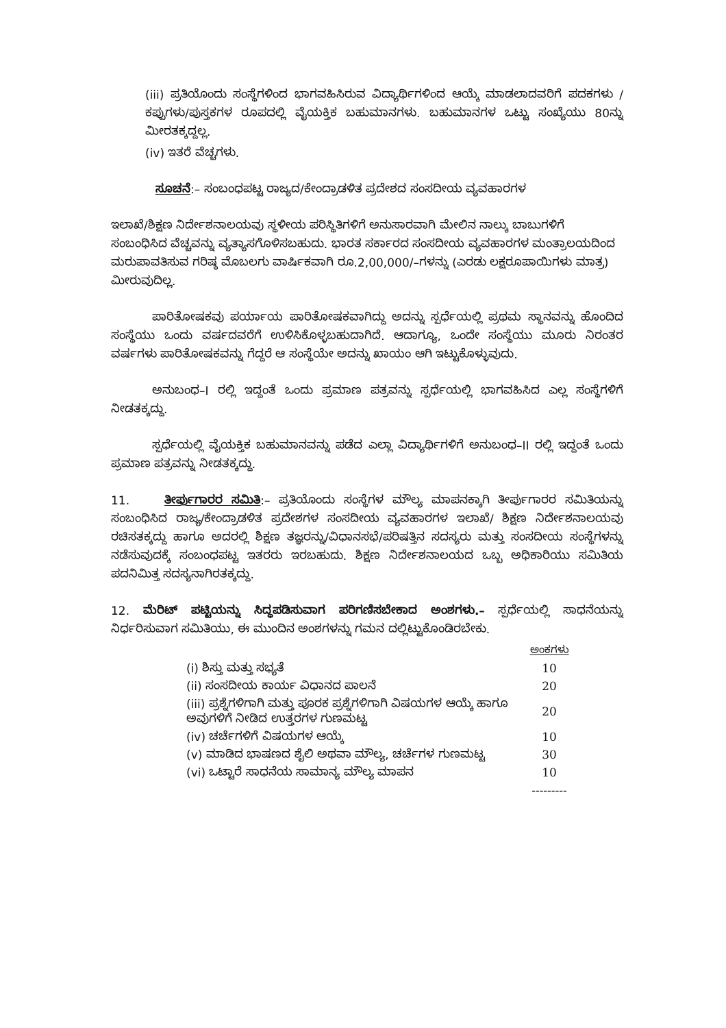(iii) ಪ್ರತಿಯೊಂದು ಸಂಸ್ಥೆಗಳಿಂದ ಭಾಗವಹಿಸಿರುವ ವಿದ್ಯಾರ್ಥಿಗಳಿಂದ ಆಯ್ಕೆ ಮಾಡಲಾದವರಿಗೆ ಪದಕಗಳು / ಕಪ್ಪುಗಳು/ಪುಸ್ತಕಗಳ ರೂಪದಲ್ಲಿ ವೈಯಕ್ತಿಕ ಬಹುಮಾನಗಳು. ಬಹುಮಾನಗಳ ಒಟ್ಟು ಸಂಖ್ಯೆಯು 80ನ್ನು ಮೀರತಕ್ಕದ್ದಲ್ಲ.
(iv) ಇತರೆ ವೆಚ್ಚಗಳು.
ಸೂಚನೆ:– ಸಂಬಂಧಪಟ್ಟ ರಾಜ್ಯದ/ಕೇಂದ್ರಾಡಳಿತ ಪ್ರದೇಶದ ಸಂಸದೀಯ ವ್ಯವಹಾರಗಳ
ಇಲಾಖೆ/ಶಿಕ್ಷಣ ನಿರ್ದೇಶನಾಲಯವು ಸ್ಥಳೀಯ ಪರಿಸ್ಥಿತಿಗಳಿಗೆ ಅನುಸಾರವಾಗಿ ಮೇಲಿನ ನಾಲ್ಕು ಬಾಬುಗಳಿಗೆ ಸಂಬಂಧಿಸಿದ ವೆಚ್ಚವನ್ನು ವ್ಯತ್ಯಾಸಗೊಳಿಸಬಹುದು. ಭಾರತ ಸರ್ಕಾರದ ಸಂಸದೀಯ ವ್ಯವಹಾರಗಳ ಮಂತ್ರಾಲಯದಿಂದ ಮರುಪಾವತಿಸುವ ಗರಿಷ್ಠ ಮೊಬಲಗು ವಾರ್ಷಿಕವಾಗಿ ರೂ.2,00,000/–ಗಳನ್ನು (ಎರಡು ಲಕ್ಷರೂಪಾಯಿಗಳು ಮಾತ್ರ) ಮೀರುವುದಿಲ್ಲ.
ಪಾರಿತೋಷಕವು ಪರ್ಯಾಯ ಪಾರಿತೋಷಕವಾಗಿದ್ದು ಅದನ್ನು ಸ್ಪರ್ಧೆಯಲ್ಲಿ ಪ್ರಥಮ ಸ್ಥಾನವನ್ನು ಹೊಂದಿದ ಸಂಸ್ಥೆಯು ಒಂದು ವರ್ಷದವರೆಗೆ ಉಳಿಸಿಕೊಳ್ಳಬಹುದಾಗಿದೆ. ಆದಾಗ್ಯೂ, ಒಂದೇ ಸಂಸ್ಥೆಯು ಮೂರು ನಿರಂತರ ವರ್ಷಗಳು ಪಾರಿತೋಷಕವನ್ನು ಗೆದ್ದರೆ ಆ ಸಂಸ್ಥೆಯೇ ಅದನ್ನು ಖಾಯಂ ಆಗಿ ಇಟ್ಟುಕೊಳ್ಳುವುದು.
ಅನುಬಂಧ–I ರಲ್ಲಿ ಇದ್ದಂತೆ ಒಂದು ಪ್ರಮಾಣ ಪತ್ರವನ್ನು ಸ್ಪರ್ಧೆಯಲ್ಲಿ ಭಾಗವಹಿಸಿದ ಎಲ್ಲ ಸಂಸ್ಥೆಗಳಿಗೆ ನೀಡತಕ್ಕದ್ದು.
ಸ್ಪರ್ಧೆಯಲ್ಲಿ ವೈಯಕ್ತಿಕ ಬಹುಮಾನವನ್ನು ಪಡೆದ ಎಲ್ಲಾ ವಿದ್ಯಾರ್ಥಿಗಳಿಗೆ ಅನುಬಂಧ–II ರಲ್ಲಿ ಇದ್ದಂತೆ ಒಂದು ಪ್ರಮಾಣ ಪತ್ರವನ್ನು ನೀಡತಕ್ಕದ್ದು.
11. ತೀರ್ಪುಗಾರರ ಸಮಿತಿ:– ಪ್ರತಿಯೊಂದು ಸಂಸ್ಥೆಗಳ ಮೌಲ್ಯ ಮಾಪನಕ್ಕಾಗಿ ತೀರ್ಪುಗಾರರ ಸಮಿತಿಯನ್ನು ಸಂಬಂಧಿಸಿದ ರಾಜ್ಯ/ಕೇಂದ್ರಾಡಳಿತ ಪ್ರದೇಶಗಳ ಸಂಸದೀಯ ವ್ಯವಹಾರಗಳ ಇಲಾಖೆ/ ಶಿಕ್ಷಣ ನಿರ್ದೇಶನಾಲಯವು ರಚಿಸತಕ್ಕದ್ದು ಹಾಗೂ ಅದರಲ್ಲಿ ಶಿಕ್ಷಣ ತಜ್ಞರನ್ನು/ವಿಧಾನಸಭೆ/ಪರಿಷತ್ತಿನ ಸದಸ್ಯರು ಮತ್ತು ಸಂಸದೀಯ ಸಂಸ್ಥೆಗಳನ್ನು ನಡೆಸುವುದಕ್ಕೆ ಸಂಬಂಧಪಟ್ಟ ಇತರರು ಇರಬಹುದು. ಶಿಕ್ಷಣ ನಿರ್ದೇಶನಾಲಯದ ಒಬ್ಬ ಅಧಿಕಾರಿಯು ಸಮಿತಿಯ ಪದನಿಮಿತ್ತ ಸದಸ್ಯನಾಗಿರತಕ್ಕದ್ದು.
12. ಮೆರಿಟ್ ಪಟ್ಟಿಯನ್ನು ಸಿದ್ಧಪಡಿಸುವಾಗ ಪರಿಗಣಿಸಬೇಕಾದ ಅಂಶಗಳು.– ಸ್ಪರ್ಧೆಯಲ್ಲಿ ಸಾಧನೆಯನ್ನು ನಿರ್ಧರಿಸುವಾಗ ಸಮಿತಿಯು, ಈ ಮುಂದಿನ ಅಂಶಗಳನ್ನು ಗಮನ ದಲ್ಲಿಟ್ಟುಕೊಂಡಿರಬೇಕು.
| | ಅಂಕಗಳು |
| (i) ಶಿಸ್ತು ಮತ್ತು ಸಭ್ಯತೆ | 10 |
| (ii) ಸಂಸದೀಯ ಕಾರ್ಯ ವಿಧಾನದ ಪಾಲನೆ | 20 |
| (iii) ಪ್ರಶ್ನೆಗಳಿಗಾಗಿ ಮತ್ತು ಪೂರಕ ಪ್ರಶ್ನೆಗಳಿಗಾಗಿ ವಿಷಯಗಳ ಆಯ್ಕೆ ಹಾಗೂ ಅವುಗಳಿಗೆ ನೀಡಿದ ಉತ್ತರಗಳ ಗುಣಮಟ್ಟ | 20 |
| (iv) ಚರ್ಚೆಗಳಿಗೆ ವಿಷಯಗಳ ಆಯ್ಕೆ | 10 |
| (v) ಮಾಡಿದ ಭಾಷಣದ ಶೈಲಿ ಅಥವಾ ಮೌಲ್ಯ, ಚರ್ಚೆಗಳ ಗುಣಮಟ್ಟ | 30 |
| (vi) ಒಟ್ಟಾರೆ ಸಾಧನೆಯ ಸಾಮಾನ್ಯ ಮೌಲ್ಯ ಮಾಪನ | 10 |
| | --------- |